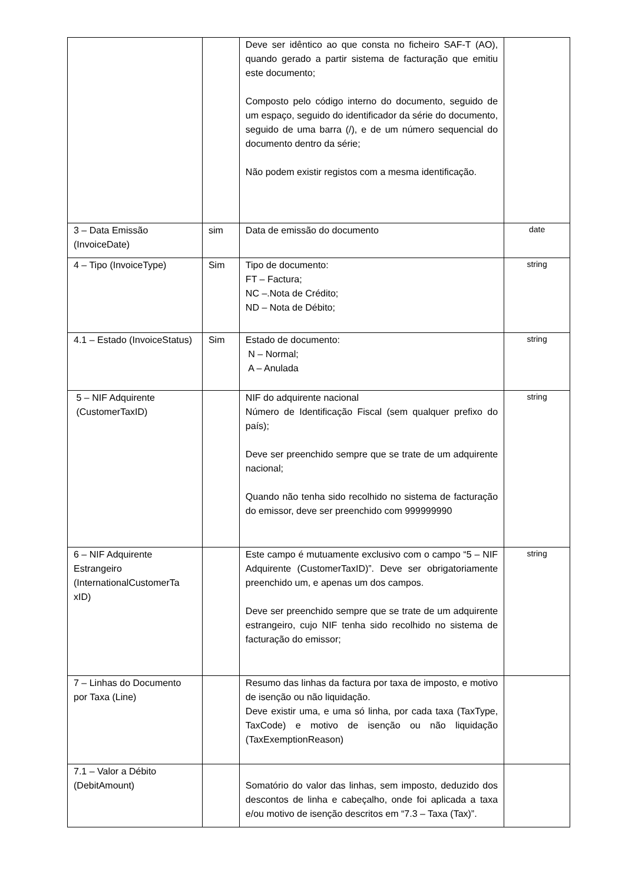| | | Deve ser idêntico ao que consta no ficheiro SAF-T (AO), quando gerado a partir sistema de facturação que emitiu este documento; Composto pelo código interno do documento, seguido de um espaço, seguido do identificador da série do documento, seguido de uma barra (/), e de um número sequencial do documento dentro da série; Não podem existir registos com a mesma identificação. | |
| 3 – Data Emissão (InvoiceDate) | sim | Data de emissão do documento | date |
| 4 – Tipo (InvoiceType) | Sim | Tipo de documento: FT – Factura; NC –.Nota de Crédito; ND – Nota de Débito; | string |
| 4.1 – Estado (InvoiceStatus) | Sim | Estado de documento: N – Normal; A – Anulada | string |
| 5 – NIF Adquirente (CustomerTaxID) | | NIF do adquirente nacional Número de Identificação Fiscal (sem qualquer prefixo do país); Deve ser preenchido sempre que se trate de um adquirente nacional; Quando não tenha sido recolhido no sistema de facturação do emissor, deve ser preenchido com 999999990 | string |
| 6 – NIF Adquirente Estrangeiro (InternationalCustomerTa xID) | | Este campo é mutuamente exclusivo com o campo “5 – NIF Adquirente (CustomerTaxID)”. Deve ser obrigatoriamente preenchido um, e apenas um dos campos. Deve ser preenchido sempre que se trate de um adquirente estrangeiro, cujo NIF tenha sido recolhido no sistema de facturação do emissor; | string |
| 7 – Linhas do Documento por Taxa (Line) | | Resumo das linhas da factura por taxa de imposto, e motivo de isenção ou não liquidação. Deve existir uma, e uma só linha, por cada taxa (TaxType, TaxCode) e motivo de isenção ou não liquidação (TaxExemptionReason) | |
| 7.1 – Valor a Débito (DebitAmount) | | Somatório do valor das linhas, sem imposto, deduzido dos descontos de linha e cabeçalho, onde foi aplicada a taxa e/ou motivo de isenção descritos em “7.3 – Taxa (Tax)”. | |